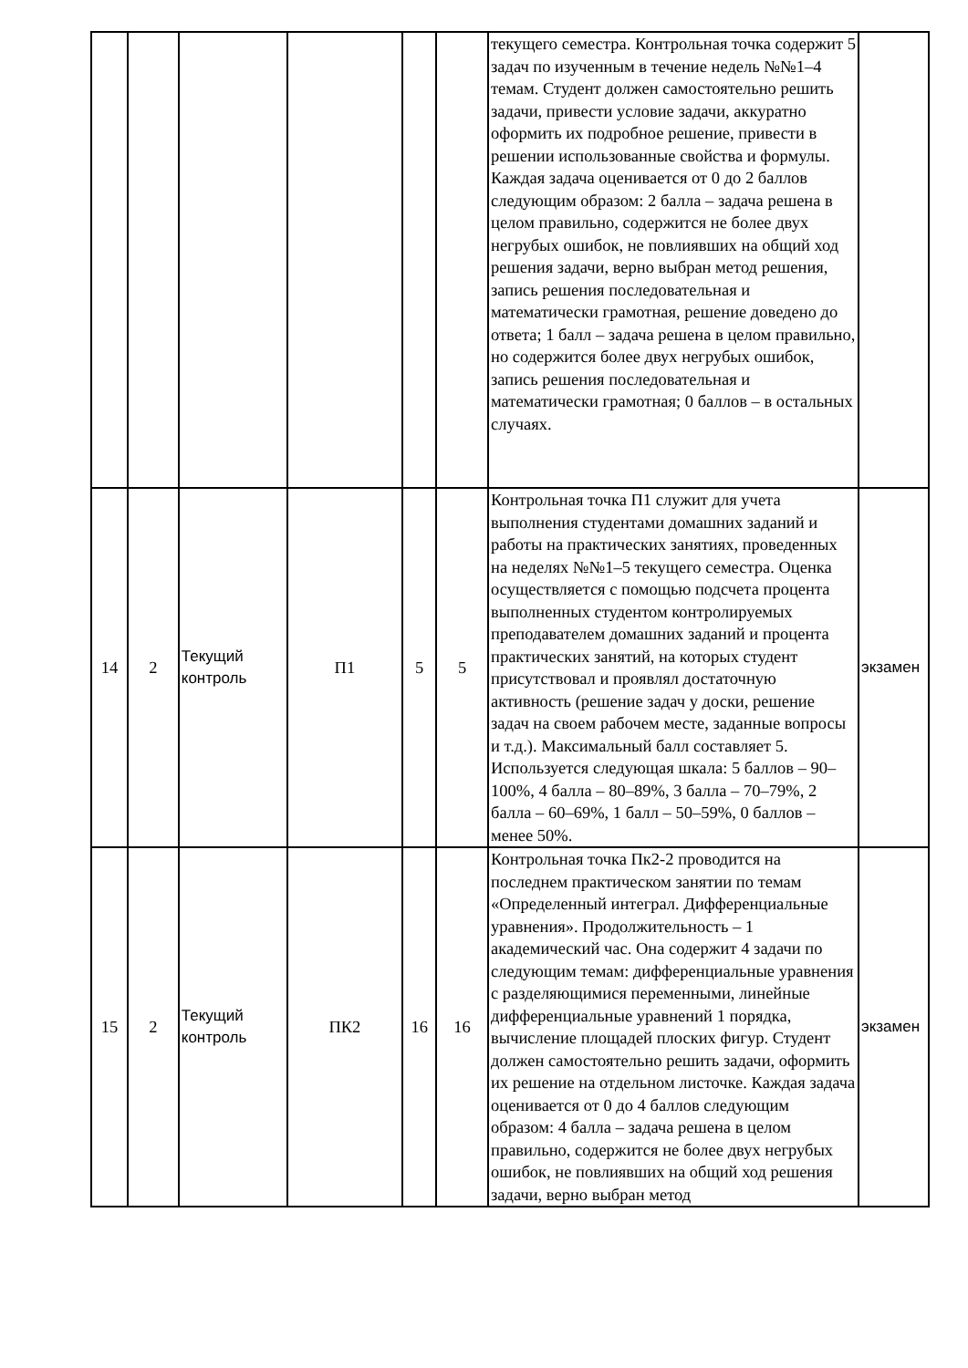| | | | | | | текущего семестра. Контрольная точка содержит 5 задач по изученным в течение недель №№1–4 темам. Студент должен самостоятельно решить задачи, привести условие задачи, аккуратно оформить их подробное решение, привести в решении использованные свойства и формулы. Каждая задача оценивается от 0 до 2 баллов следующим образом: 2 балла – задача решена в целом правильно, содержится не более двух негрубых ошибок, не повлиявших на общий ход решения задачи, верно выбран метод решения, запись решения последовательная и математически грамотная, решение доведено до ответа; 1 балл – задача решена в целом правильно, но содержится более двух негрубых ошибок, запись решения последовательная и математически грамотная; 0 баллов – в остальных случаях. | |
| 14 | 2 | Текущий контроль | П1 | 5 | 5 | Контрольная точка П1 служит для учета выполнения студентами домашних заданий и работы на практических занятиях, проведенных на неделях №№1–5 текущего семестра. Оценка осуществляется с помощью подсчета процента выполненных студентом контролируемых преподавателем домашних заданий и процента практических занятий, на которых студент присутствовал и проявлял достаточную активность (решение задач у доски, решение задач на своем рабочем месте, заданные вопросы и т.д.). Максимальный балл составляет 5. Используется следующая шкала: 5 баллов – 90–100%, 4 балла – 80–89%, 3 балла – 70–79%, 2 балла – 60–69%, 1 балл – 50–59%, 0 баллов – менее 50%. | экзамен |
| 15 | 2 | Текущий контроль | ПК2 | 16 | 16 | Контрольная точка Пк2-2 проводится на последнем практическом занятии по темам «Определенный интеграл. Дифференциальные уравнения». Продолжительность – 1 академический час. Она содержит 4 задачи по следующим темам: дифференциальные уравнения с разделяющимися переменными, линейные дифференциальные уравнений 1 порядка, вычисление площадей плоских фигур. Студент должен самостоятельно решить задачи, оформить их решение на отдельном листочке. Каждая задача оценивается от 0 до 4 баллов следующим образом: 4 балла – задача решена в целом правильно, содержится не более двух негрубых ошибок, не повлиявших на общий ход решения задачи, верно выбран метод | экзамен |